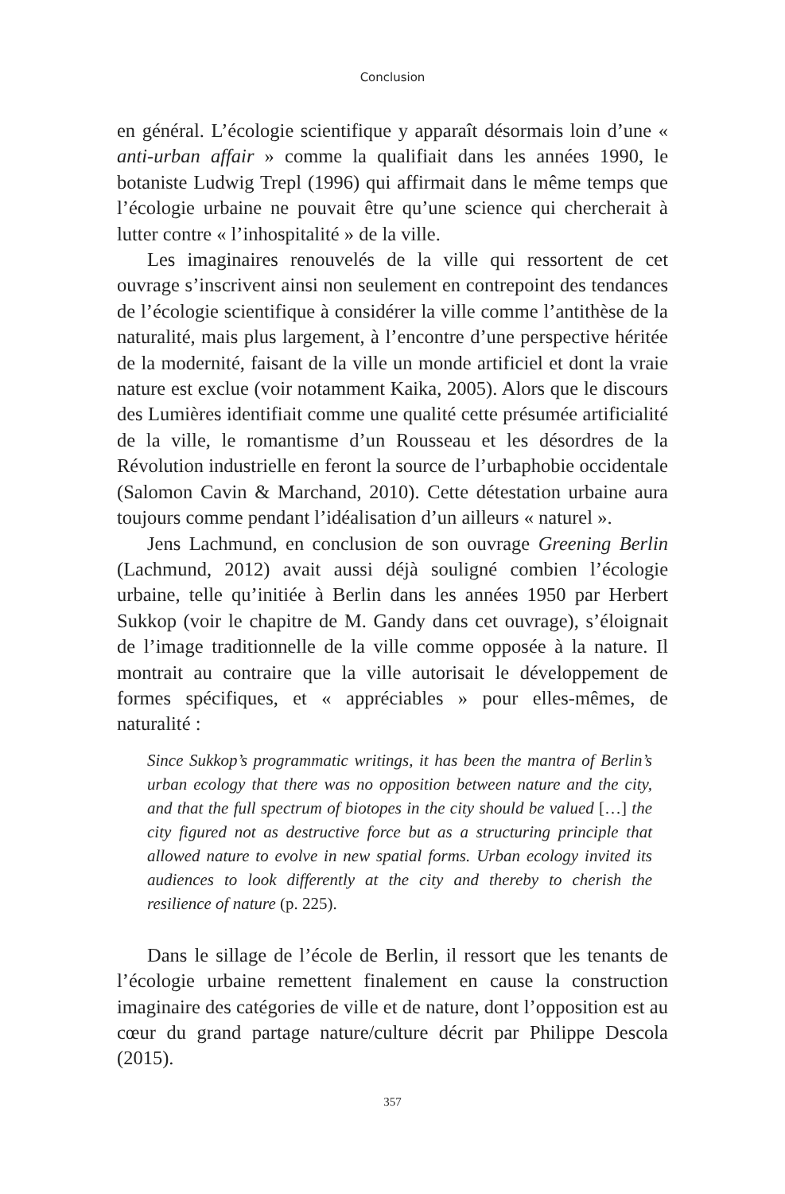Conclusion
en général. L’écologie scientifique y apparaît désormais loin d’une « anti-urban affair » comme la qualifiait dans les années 1990, le botaniste Ludwig Trepl (1996) qui affirmait dans le même temps que l’écologie urbaine ne pouvait être qu’une science qui chercherait à lutter contre « l’inhospitalité » de la ville.
Les imaginaires renouvelés de la ville qui ressortent de cet ouvrage s’inscrivent ainsi non seulement en contrepoint des tendances de l’écologie scientifique à considérer la ville comme l’antithèse de la naturalité, mais plus largement, à l’encontre d’une perspective héritée de la modernité, faisant de la ville un monde artificiel et dont la vraie nature est exclue (voir notamment Kaika, 2005). Alors que le discours des Lumières identifiait comme une qualité cette présumée artificialité de la ville, le romantisme d’un Rousseau et les désordres de la Révolution industrielle en feront la source de l’urbaphobie occidentale (Salomon Cavin & Marchand, 2010). Cette détestation urbaine aura toujours comme pendant l’idéalisation d’un ailleurs « naturel ».
Jens Lachmund, en conclusion de son ouvrage Greening Berlin (Lachmund, 2012) avait aussi déjà souligné combien l’écologie urbaine, telle qu’initiée à Berlin dans les années 1950 par Herbert Sukkop (voir le chapitre de M. Gandy dans cet ouvrage), s’éloignait de l’image traditionnelle de la ville comme opposée à la nature. Il montrait au contraire que la ville autorisait le développement de formes spécifiques, et « appréciables » pour elles-mêmes, de naturalité :
Since Sukkop’s programmatic writings, it has been the mantra of Berlin’s urban ecology that there was no opposition between nature and the city, and that the full spectrum of biotopes in the city should be valued […] the city figured not as destructive force but as a structuring principle that allowed nature to evolve in new spatial forms. Urban ecology invited its audiences to look differently at the city and thereby to cherish the resilience of nature (p. 225).
Dans le sillage de l’école de Berlin, il ressort que les tenants de l’écologie urbaine remettent finalement en cause la construction imaginaire des catégories de ville et de nature, dont l’opposition est au cœur du grand partage nature/culture décrit par Philippe Descola (2015).
357